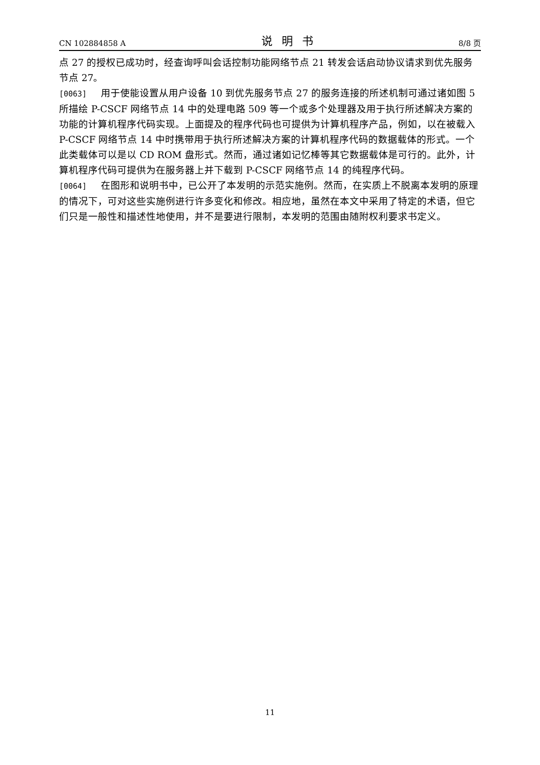CN 102884858 A 说明书 8/8 页
点 27 的授权已成功时，经查询呼叫会话控制功能网络节点 21 转发会话启动协议请求到优先服务节点 27。
[0063] 用于使能设置从用户设备 10 到优先服务节点 27 的服务连接的所述机制可通过诸如图 5 所描绘 P-CSCF 网络节点 14 中的处理电路 509 等一个或多个处理器及用于执行所述解决方案的功能的计算机程序代码实现。上面提及的程序代码也可提供为计算机程序产品，例如，以在被载入 P-CSCF 网络节点 14 中时携带用于执行所述解决方案的计算机程序代码的数据载体的形式。一个此类载体可以是以 CD ROM 盘形式。然而，通过诸如记忆棒等其它数据载体是可行的。此外，计算机程序代码可提供为在服务器上并下载到 P-CSCF 网络节点 14 的纯程序代码。
[0064] 在图形和说明书中，已公开了本发明的示范实施例。然而，在实质上不脱离本发明的原理的情况下，可对这些实施例进行许多变化和修改。相应地，虽然在本文中采用了特定的术语，但它们只是一般性和描述性地使用，并不是要进行限制，本发明的范围由随附权利要求书定义。
11